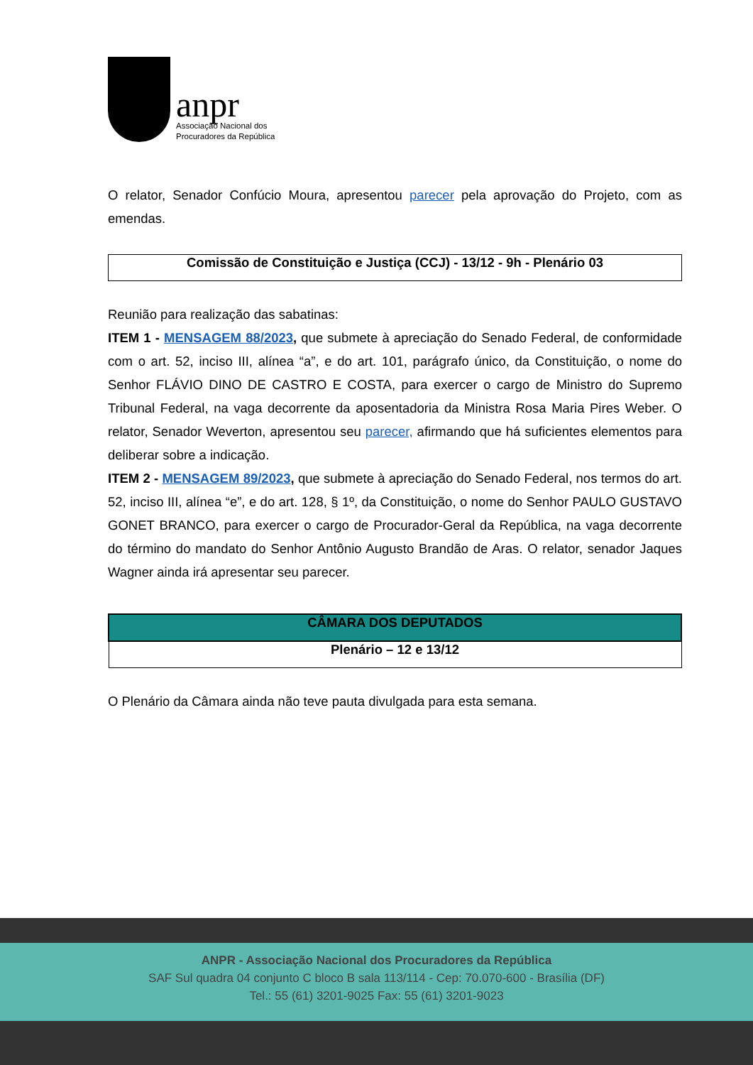anpr
Associação Nacional dos
Procuradores da República
O relator, Senador Confúcio Moura, apresentou parecer pela aprovação do Projeto, com as emendas.
| Comissão de Constituição e Justiça (CCJ) - 13/12 - 9h - Plenário 03 |
Reunião para realização das sabatinas:
ITEM 1 - MENSAGEM 88/2023, que submete à apreciação do Senado Federal, de conformidade com o art. 52, inciso III, alínea “a”, e do art. 101, parágrafo único, da Constituição, o nome do Senhor FLÁVIO DINO DE CASTRO E COSTA, para exercer o cargo de Ministro do Supremo Tribunal Federal, na vaga decorrente da aposentadoria da Ministra Rosa Maria Pires Weber. O relator, Senador Weverton, apresentou seu parecer, afirmando que há suficientes elementos para deliberar sobre a indicação.
ITEM 2 - MENSAGEM 89/2023, que submete à apreciação do Senado Federal, nos termos do art. 52, inciso III, alínea “e”, e do art. 128, § 1º, da Constituição, o nome do Senhor PAULO GUSTAVO GONET BRANCO, para exercer o cargo de Procurador-Geral da República, na vaga decorrente do término do mandato do Senhor Antônio Augusto Brandão de Aras. O relator, senador Jaques Wagner ainda irá apresentar seu parecer.
| CÂMARA DOS DEPUTADOS |
| Plenário – 12 e 13/12 |
O Plenário da Câmara ainda não teve pauta divulgada para esta semana.
ANPR - Associação Nacional dos Procuradores da República
SAF Sul quadra 04 conjunto C bloco B sala 113/114 - Cep: 70.070-600 - Brasília (DF)
Tel.: 55 (61) 3201-9025 Fax: 55 (61) 3201-9023